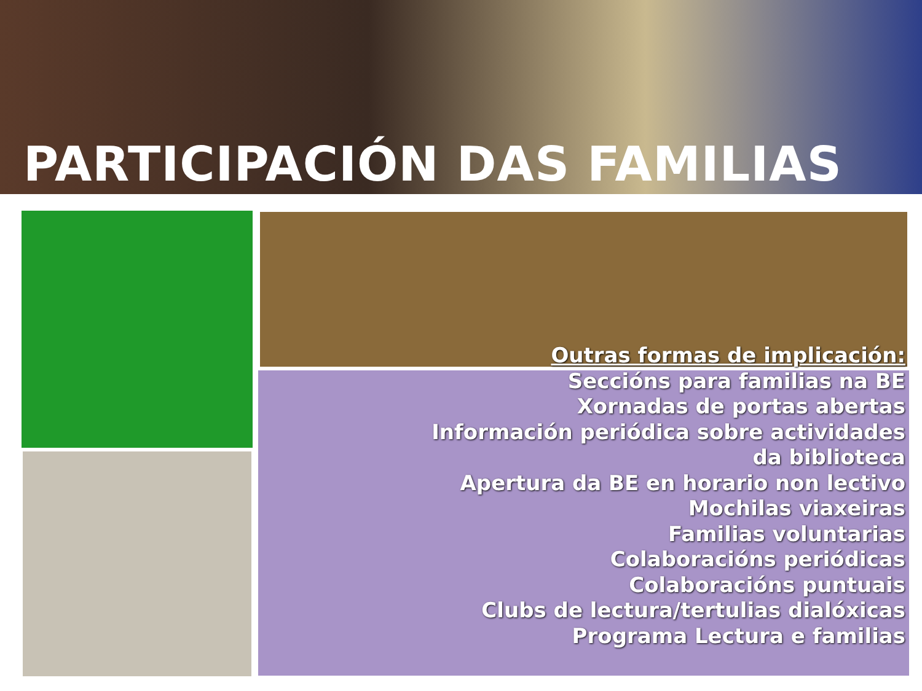PARTICIPACIÓN DAS FAMILIAS
Outras formas de implicación:
Seccións para familias na BE
Xornadas de portas abertas
Información periódica sobre actividades
da biblioteca
Apertura da BE en horario non lectivo
Mochilas viaxeiras
Familias voluntarias
Colaboracións periódicas
Colaboracións puntuais
Clubs de lectura/tertulias dialóxicas
Programa Lectura e familias